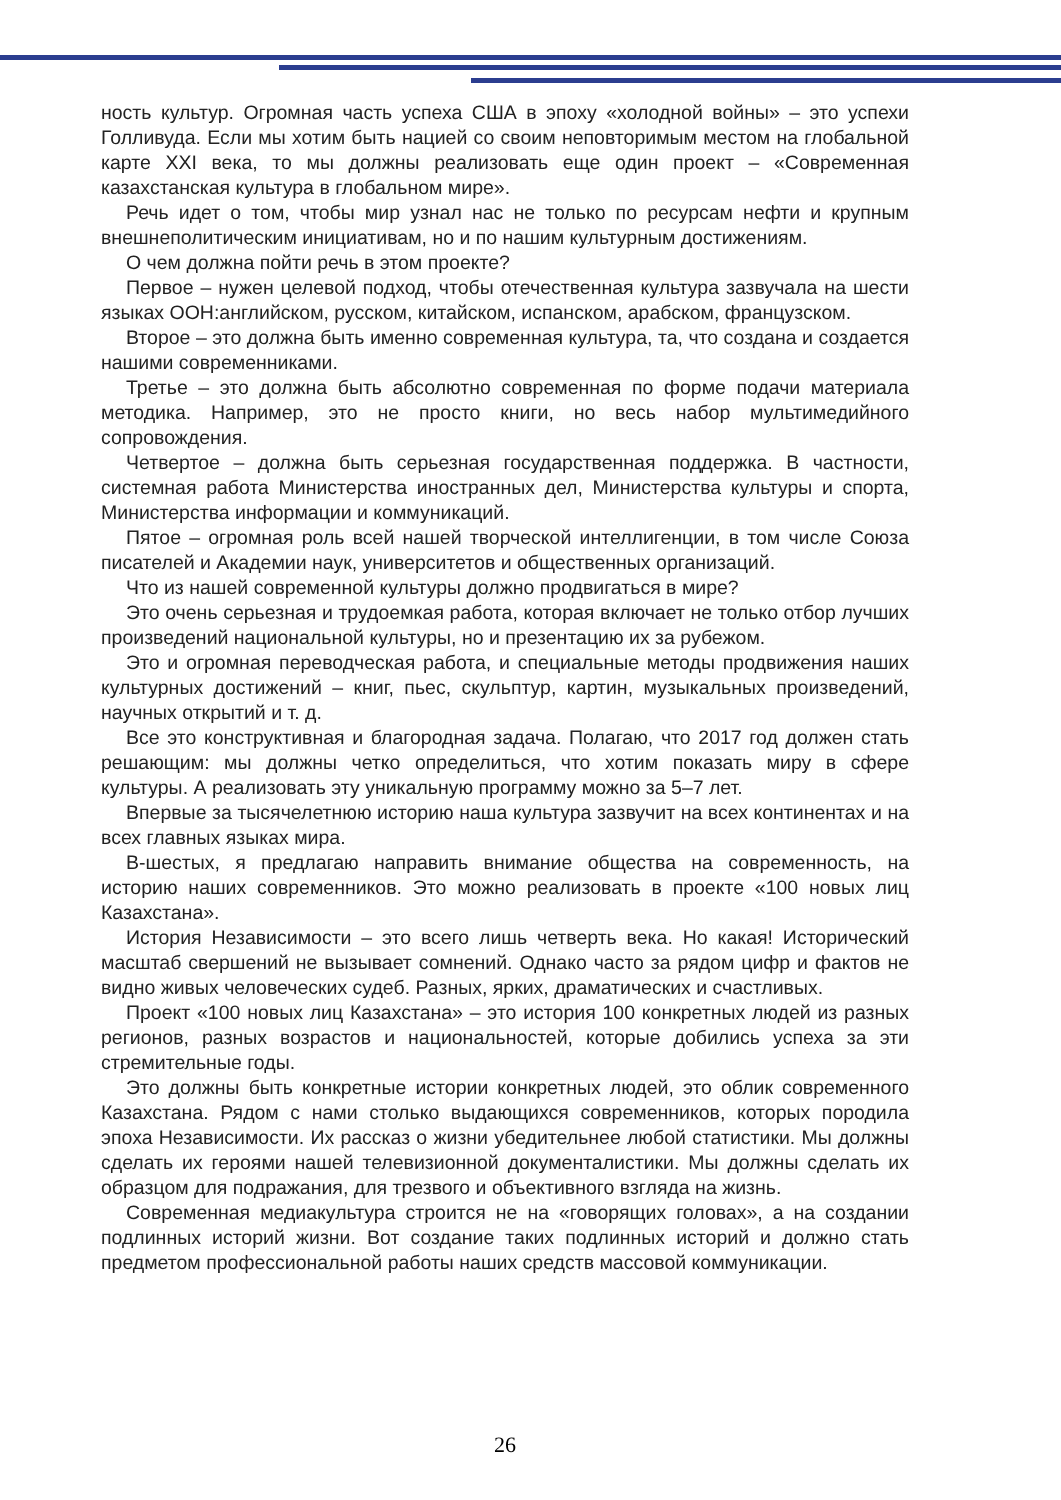ность культур. Огромная часть успеха США в эпоху «холодной войны» – это успехи Голливуда. Если мы хотим быть нацией со своим неповторимым местом на глобальной карте XXI века, то мы должны реализовать еще один проект – «Современная казахстанская культура в глобальном мире».
Речь идет о том, чтобы мир узнал нас не только по ресурсам нефти и крупным внешнеполитическим инициативам, но и по нашим культурным достижениям.
О чем должна пойти речь в этом проекте?
Первое – нужен целевой подход, чтобы отечественная культура зазвучала на шести языках ООН:английском, русском, китайском, испанском, арабском, французском.
Второе – это должна быть именно современная культура, та, что создана и создается нашими современниками.
Третье – это должна быть абсолютно современная по форме подачи материала методика. Например, это не просто книги, но весь набор мультимедийного сопровождения.
Четвертое – должна быть серьезная государственная поддержка. В частности, системная работа Министерства иностранных дел, Министерства культуры и спорта, Министерства информации и коммуникаций.
Пятое – огромная роль всей нашей творческой интеллигенции, в том числе Союза писателей и Академии наук, университетов и общественных организаций.
Что из нашей современной культуры должно продвигаться в мире?
Это очень серьезная и трудоемкая работа, которая включает не только отбор лучших произведений национальной культуры, но и презентацию их за рубежом.
Это и огромная переводческая работа, и специальные методы продвижения наших культурных достижений – книг, пьес, скульптур, картин, музыкальных произведений, научных открытий и т. д.
Все это конструктивная и благородная задача. Полагаю, что 2017 год должен стать решающим: мы должны четко определиться, что хотим показать миру в сфере культуры. А реализовать эту уникальную программу можно за 5–7 лет.
Впервые за тысячелетнюю историю наша культура зазвучит на всех континентах и на всех главных языках мира.
В-шестых, я предлагаю направить внимание общества на современность, на историю наших современников. Это можно реализовать в проекте «100 новых лиц Казахстана».
История Независимости – это всего лишь четверть века. Но какая! Исторический масштаб свершений не вызывает сомнений. Однако часто за рядом цифр и фактов не видно живых человеческих судеб. Разных, ярких, драматических и счастливых.
Проект «100 новых лиц Казахстана» – это история 100 конкретных людей из разных регионов, разных возрастов и национальностей, которые добились успеха за эти стремительные годы.
Это должны быть конкретные истории конкретных людей, это облик современного Казахстана. Рядом с нами столько выдающихся современников, которых породила эпоха Независимости. Их рассказ о жизни убедительнее любой статистики. Мы должны сделать их героями нашей телевизионной документалистики. Мы должны сделать их образцом для подражания, для трезвого и объективного взгляда на жизнь.
Современная медиакультура строится не на «говорящих головах», а на создании подлинных историй жизни. Вот создание таких подлинных историй и должно стать предметом профессиональной работы наших средств массовой коммуникации.
26